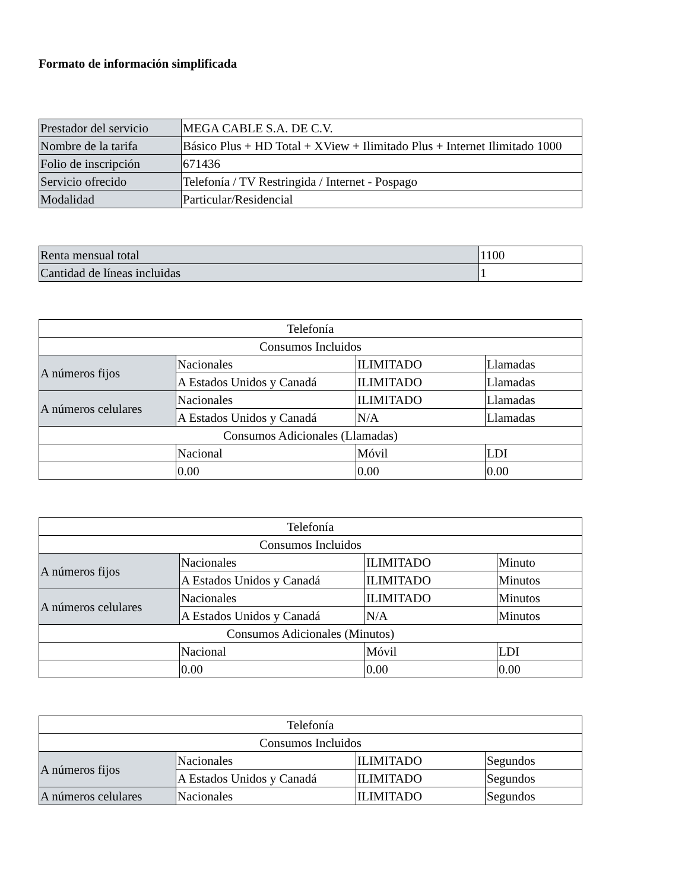Formato de información simplificada
| Prestador del servicio | MEGA CABLE S.A. DE C.V. |
| Nombre de la tarifa | Básico Plus + HD Total + XView + Ilimitado Plus + Internet Ilimitado 1000 |
| Folio de inscripción | 671436 |
| Servicio ofrecido | Telefonía / TV Restringida / Internet - Pospago |
| Modalidad | Particular/Residencial |
| Renta mensual total | 1100 |
| Cantidad de líneas incluidas | 1 |
| Telefonía | | | |
| Consumos Incluidos | | | |
| A números fijos | Nacionales | ILIMITADO | Llamadas |
| | A Estados Unidos y Canadá | ILIMITADO | Llamadas |
| A números celulares | Nacionales | ILIMITADO | Llamadas |
| | A Estados Unidos y Canadá | N/A | Llamadas |
| Consumos Adicionales (Llamadas) | | | |
| | Nacional | Móvil | LDI |
| | 0.00 | 0.00 | 0.00 |
| Telefonía | | | |
| Consumos Incluidos | | | |
| A números fijos | Nacionales | ILIMITADO | Minuto |
| | A Estados Unidos y Canadá | ILIMITADO | Minutos |
| A números celulares | Nacionales | ILIMITADO | Minutos |
| | A Estados Unidos y Canadá | N/A | Minutos |
| Consumos Adicionales (Minutos) | | | |
| | Nacional | Móvil | LDI |
| | 0.00 | 0.00 | 0.00 |
| Telefonía | | | |
| Consumos Incluidos | | | |
| A números fijos | Nacionales | ILIMITADO | Segundos |
| | A Estados Unidos y Canadá | ILIMITADO | Segundos |
| A números celulares | Nacionales | ILIMITADO | Segundos |